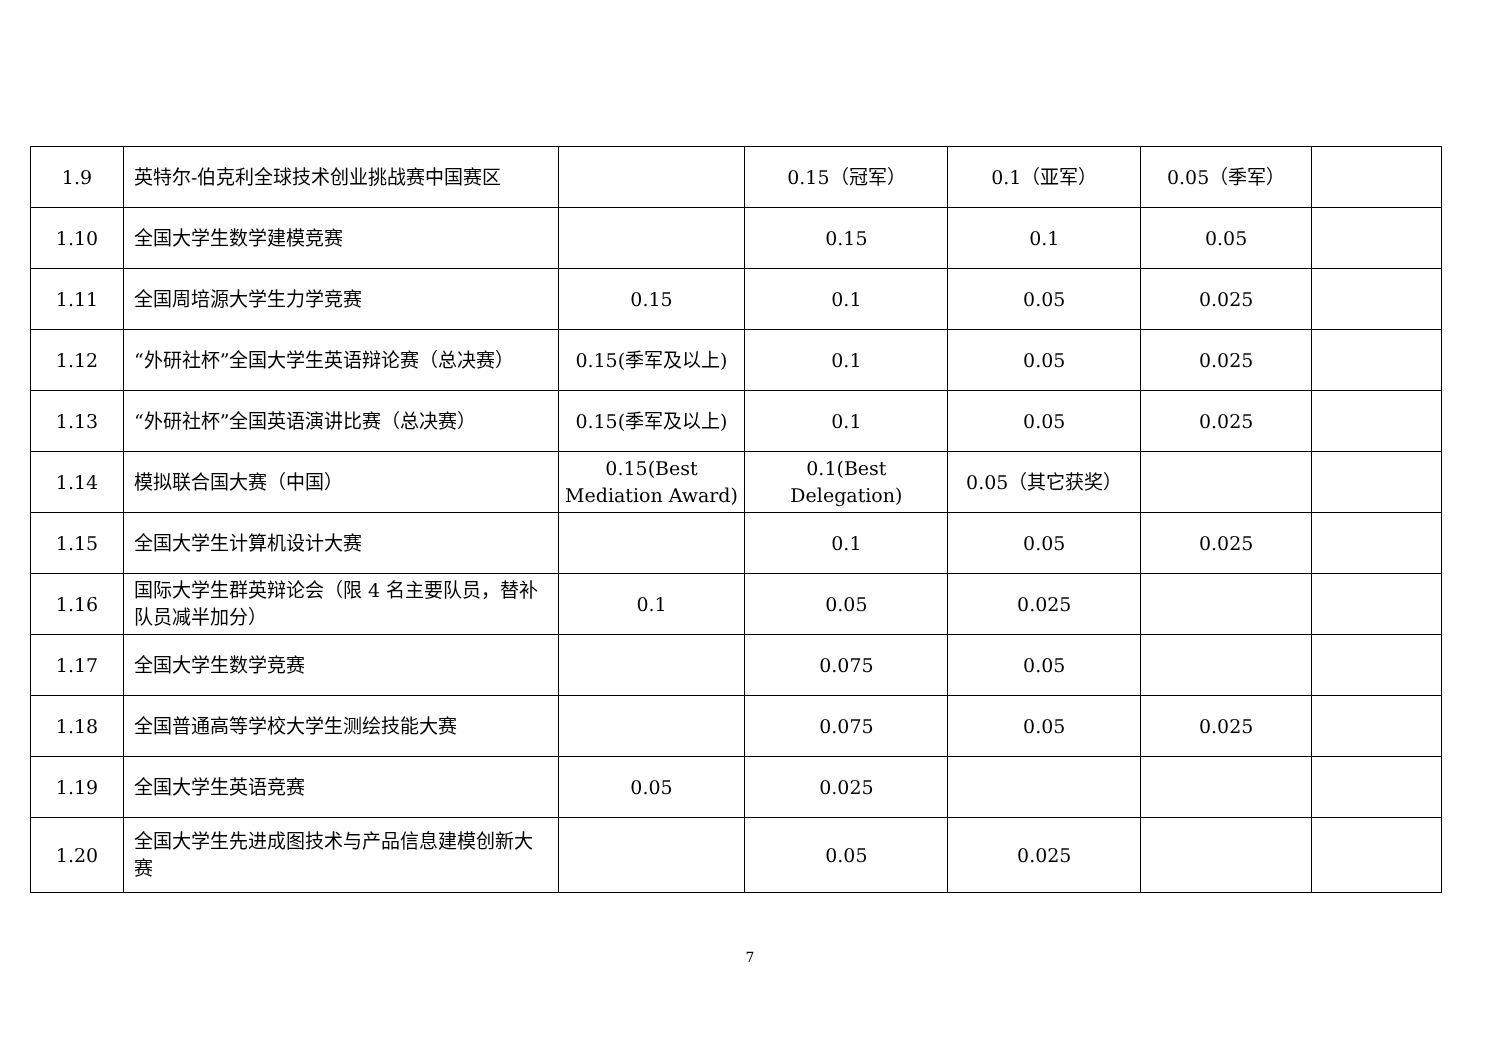| 1.9 | 英特尔-伯克利全球技术创业挑战赛中国赛区 | | 0.15（冠军） | 0.1（亚军） | 0.05（季军） | |
| 1.10 | 全国大学生数学建模竞赛 | | 0.15 | 0.1 | 0.05 | |
| 1.11 | 全国周培源大学生力学竞赛 | 0.15 | 0.1 | 0.05 | 0.025 | |
| 1.12 | “外研社杯”全国大学生英语辩论赛（总决赛） | 0.15(季军及以上) | 0.1 | 0.05 | 0.025 | |
| 1.13 | “外研社杯”全国英语演讲比赛（总决赛） | 0.15(季军及以上) | 0.1 | 0.05 | 0.025 | |
| 1.14 | 模拟联合国大赛（中国） | 0.15(Best Mediation Award) | 0.1(Best Delegation) | 0.05（其它获奖） | | |
| 1.15 | 全国大学生计算机设计大赛 | | 0.1 | 0.05 | 0.025 | |
| 1.16 | 国际大学生群英辩论会（限 4 名主要队员，替补队员减半加分） | 0.1 | 0.05 | 0.025 | | |
| 1.17 | 全国大学生数学竞赛 | | 0.075 | 0.05 | | |
| 1.18 | 全国普通高等学校大学生测绘技能大赛 | | 0.075 | 0.05 | 0.025 | |
| 1.19 | 全国大学生英语竞赛 | 0.05 | 0.025 | | | |
| 1.20 | 全国大学生先进成图技术与产品信息建模创新大赛 | | 0.05 | 0.025 | | |
7